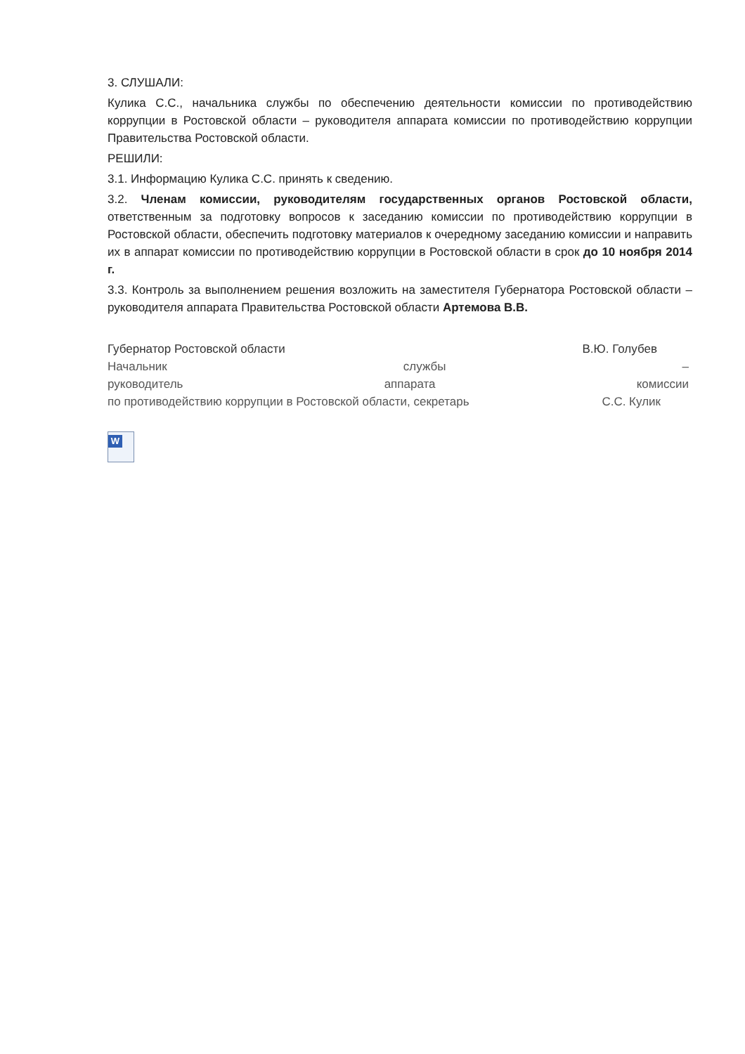3. СЛУШАЛИ:
Кулика С.С., начальника службы по обеспечению деятельности комиссии по противодействию коррупции в Ростовской области – руководителя аппарата комиссии по противодействию коррупции Правительства Ростовской области.
РЕШИЛИ:
3.1. Информацию Кулика С.С. принять к сведению.
3.2. Членам комиссии, руководителям государственных органов Ростовской области, ответственным за подготовку вопросов к заседанию комиссии по противодействию коррупции в Ростовской области, обеспечить подготовку материалов к очередному заседанию комиссии и направить их в аппарат комиссии по противодействию коррупции в Ростовской области в срок до 10 ноября 2014 г.
3.3. Контроль за выполнением решения возложить на заместителя Губернатора Ростовской области – руководителя аппарата Правительства Ростовской области Артемова В.В.
Губернатор Ростовской области В.Ю. Голубев
Начальник службы –
руководитель аппарата комиссии
по противодействию коррупции в Ростовской области, секретарь С.С. Кулик
W